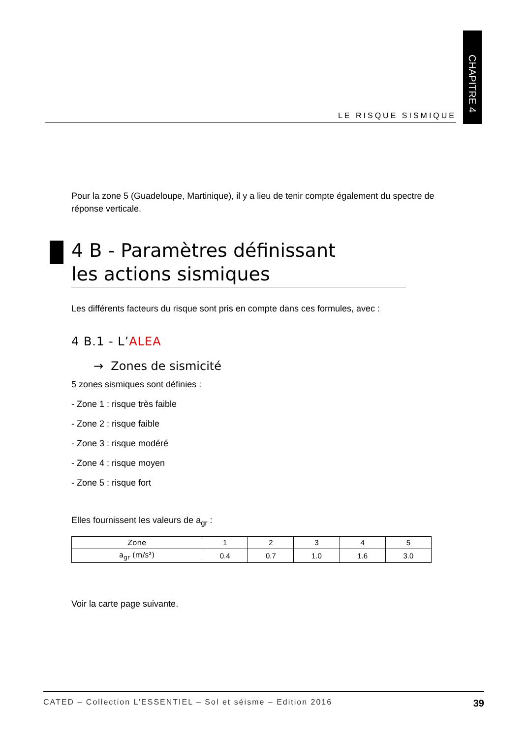CHAPITRE 4
LE RISQUE SISMIQUE
Pour la zone 5 (Guadeloupe, Martinique), il y a lieu de tenir compte également du spectre de réponse verticale.
4 B - Paramètres définissant
les actions sismiques
Les différents facteurs du risque sont pris en compte dans ces formules, avec :
4 B.1 - L’ALEA
→ Zones de sismicité
5 zones sismiques sont définies :
- Zone 1 : risque très faible
- Zone 2 : risque faible
- Zone 3 : risque modéré
- Zone 4 : risque moyen
- Zone 5 : risque fort
Elles fournissent les valeurs de a<sub>gr</sub> :
| Zone | 1 | 2 | 3 | 4 | 5 |
| a<sub>gr</sub> (m/s²) | 0.4 | 0.7 | 1.0 | 1.6 | 3.0 |
Voir la carte page suivante.
CATED – Collection L’ESSENTIEL – Sol et séisme – Edition 2016 39